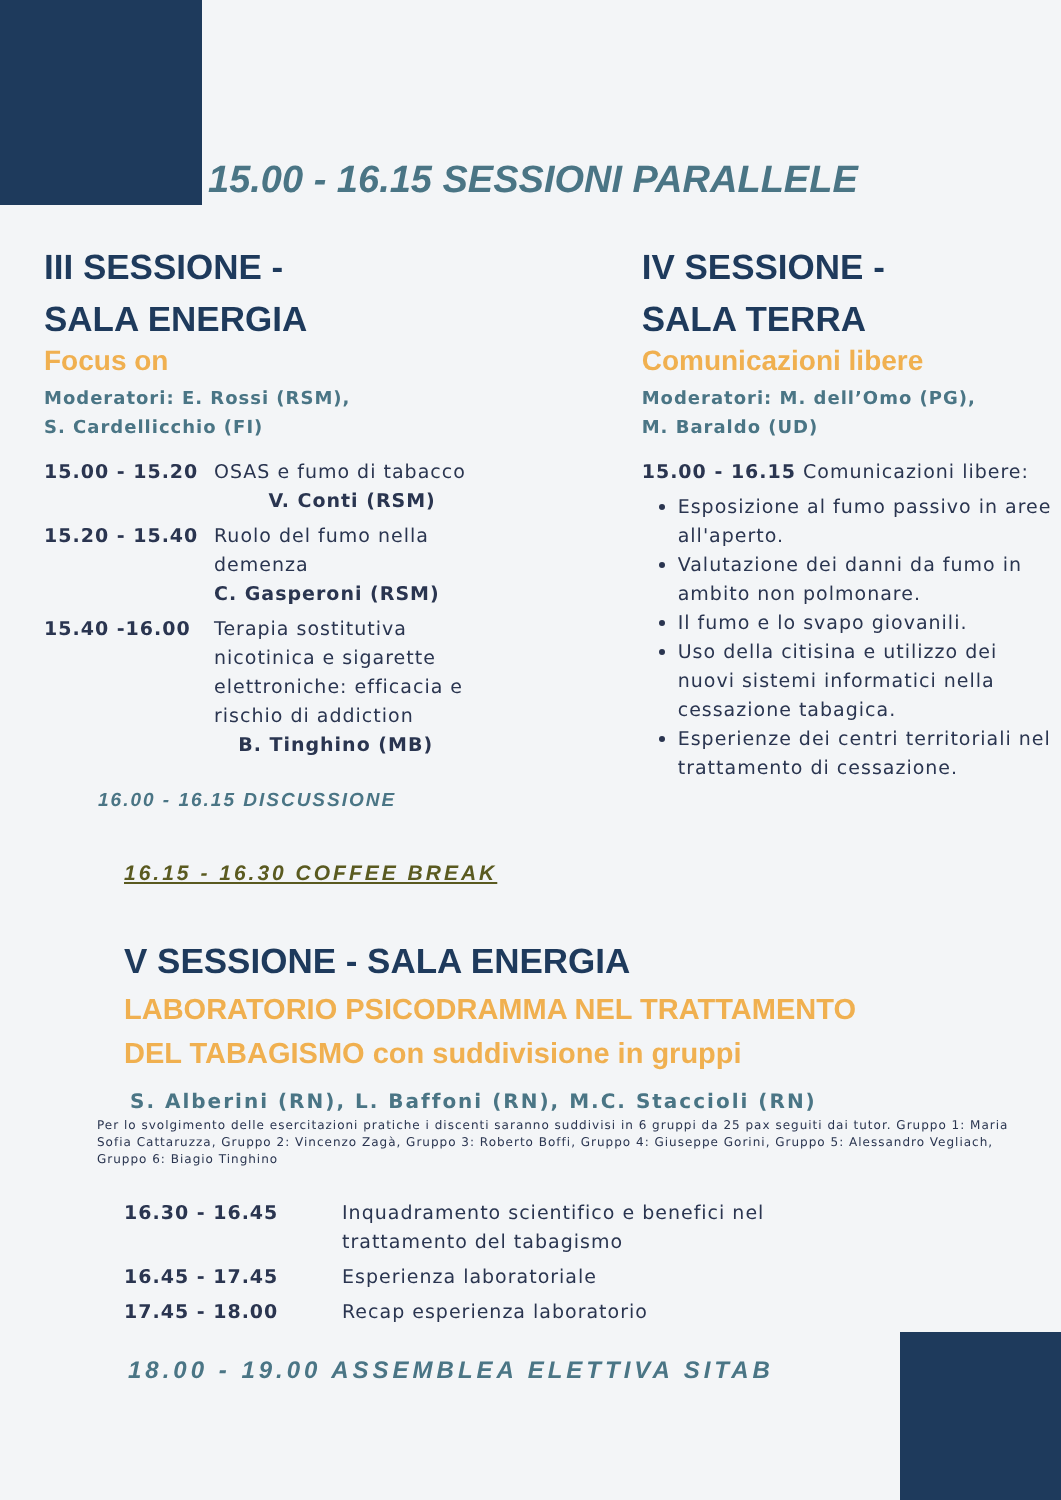15.00 - 16.15 SESSIONI PARALLELE
III SESSIONE -
SALA ENERGIA
Focus on
Moderatori: E. Rossi (RSM),
S. Cardellicchio (FI)
15.00 - 15.20 OSAS e fumo di tabacco
V. Conti (RSM)
15.20 - 15.40 Ruolo del fumo nella
demenza
C. Gasperoni (RSM)
15.40 -16.00 Terapia sostitutiva
nicotinica e sigarette
elettroniche: efficacia e
rischio di addiction
B. Tinghino (MB)
16.00 - 16.15 DISCUSSIONE
IV SESSIONE -
SALA TERRA
Comunicazioni libere
Moderatori: M. dell’Omo (PG),
M. Baraldo (UD)
15.00 - 16.15 Comunicazioni libere:
Esposizione al fumo passivo in aree all'aperto.
Valutazione dei danni da fumo in ambito non polmonare.
Il fumo e lo svapo giovanili.
Uso della citisina e utilizzo dei nuovi sistemi informatici nella cessazione tabagica.
Esperienze dei centri territoriali nel trattamento di cessazione.
16.15 - 16.30 COFFEE BREAK
V SESSIONE - SALA ENERGIA
LABORATORIO PSICODRAMMA NEL TRATTAMENTO
DEL TABAGISMO con suddivisione in gruppi
S. Alberini (RN), L. Baffoni (RN), M.C. Staccioli (RN)
Per lo svolgimento delle esercitazioni pratiche i discenti saranno suddivisi in 6 gruppi da 25 pax seguiti dai tutor. Gruppo 1: Maria Sofia Cattaruzza, Gruppo 2: Vincenzo Zagà, Gruppo 3: Roberto Boffi, Gruppo 4: Giuseppe Gorini, Gruppo 5: Alessandro Vegliach, Gruppo 6: Biagio Tinghino
16.30 - 16.45 Inquadramento scientifico e benefici nel
trattamento del tabagismo
16.45 - 17.45 Esperienza laboratoriale
17.45 - 18.00 Recap esperienza laboratorio
18.00 - 19.00 ASSEMBLEA ELETTIVA SITAB